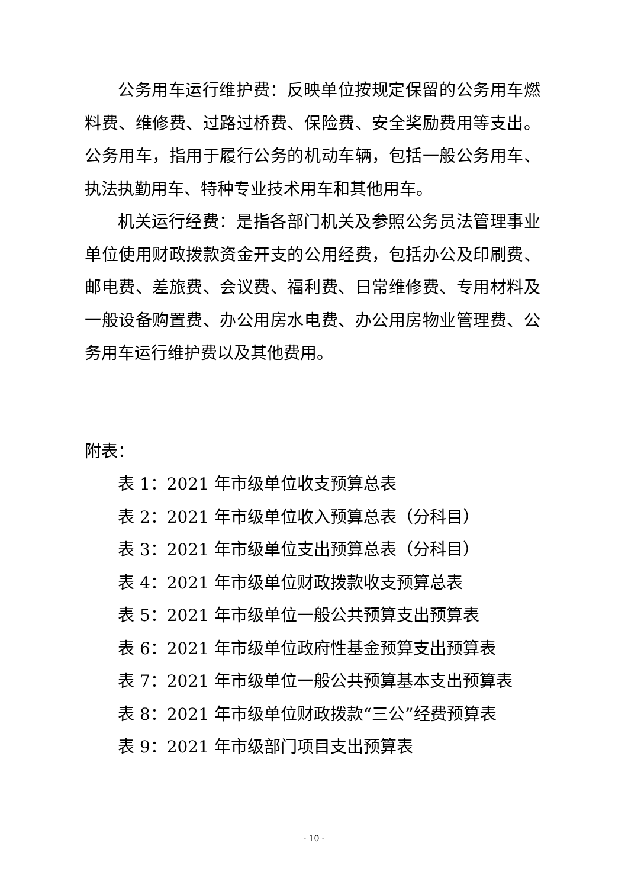公务用车运行维护费：反映单位按规定保留的公务用车燃料费、维修费、过路过桥费、保险费、安全奖励费用等支出。公务用车，指用于履行公务的机动车辆，包括一般公务用车、执法执勤用车、特种专业技术用车和其他用车。
机关运行经费：是指各部门机关及参照公务员法管理事业单位使用财政拨款资金开支的公用经费，包括办公及印刷费、邮电费、差旅费、会议费、福利费、日常维修费、专用材料及一般设备购置费、办公用房水电费、办公用房物业管理费、公务用车运行维护费以及其他费用。
附表：
表 1：2021 年市级单位收支预算总表
表 2：2021 年市级单位收入预算总表（分科目）
表 3：2021 年市级单位支出预算总表（分科目）
表 4：2021 年市级单位财政拨款收支预算总表
表 5：2021 年市级单位一般公共预算支出预算表
表 6：2021 年市级单位政府性基金预算支出预算表
表 7：2021 年市级单位一般公共预算基本支出预算表
表 8：2021 年市级单位财政拨款“三公”经费预算表
表 9：2021 年市级部门项目支出预算表
- 10 -